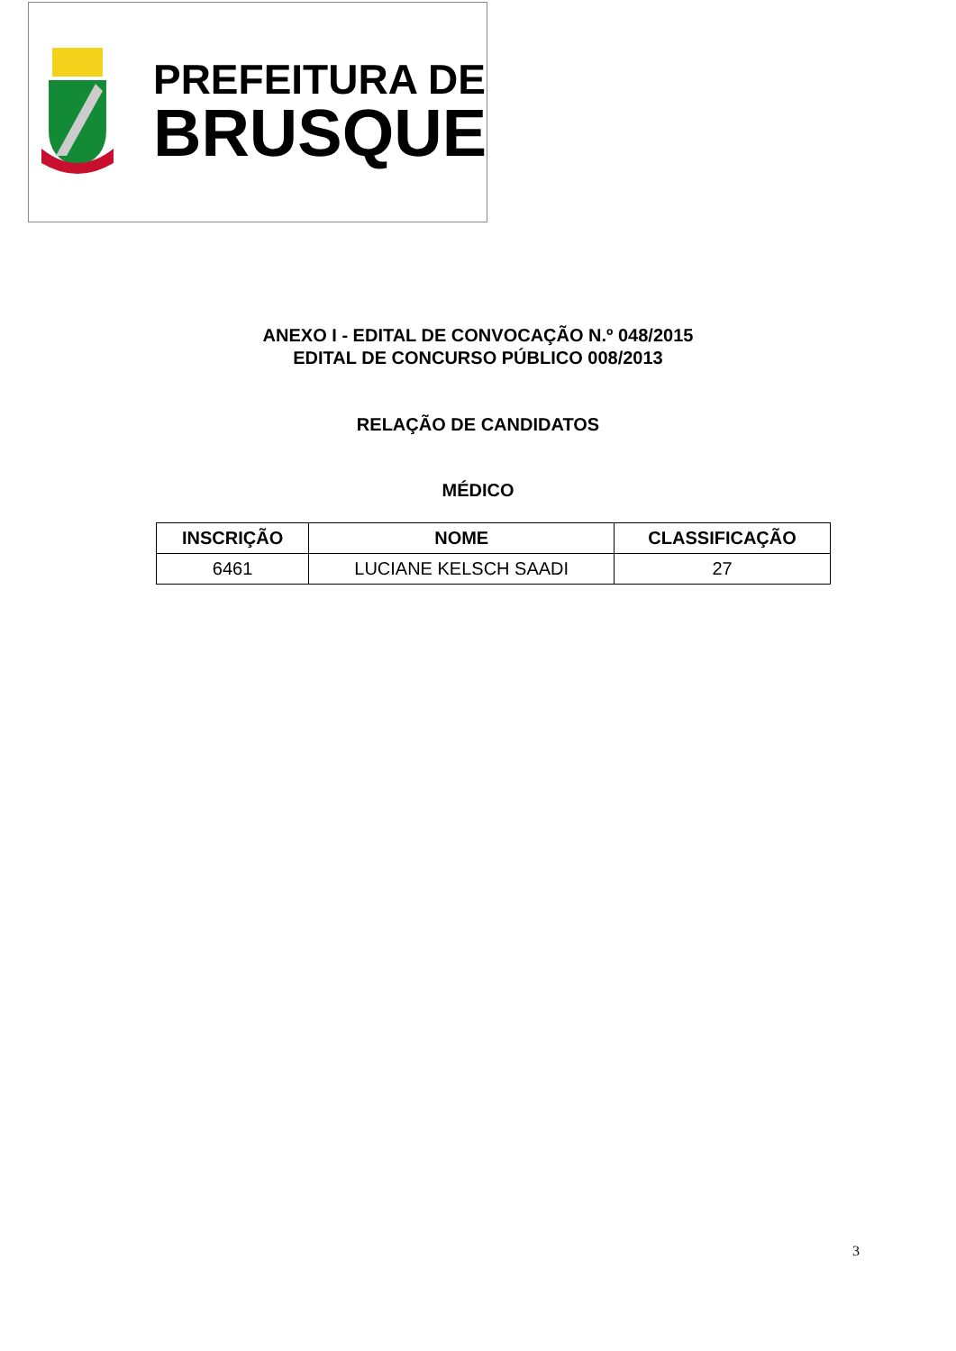PREFEITURA DE
BRUSQUE
ANEXO I - EDITAL DE CONVOCAÇÃO N.º 048/2015
EDITAL DE CONCURSO PÚBLICO 008/2013
RELAÇÃO DE CANDIDATOS
MÉDICO
| INSCRIÇÃO | NOME | CLASSIFICAÇÃO |
| --- | --- | --- |
| 6461 | LUCIANE KELSCH SAADI | 27 |
3